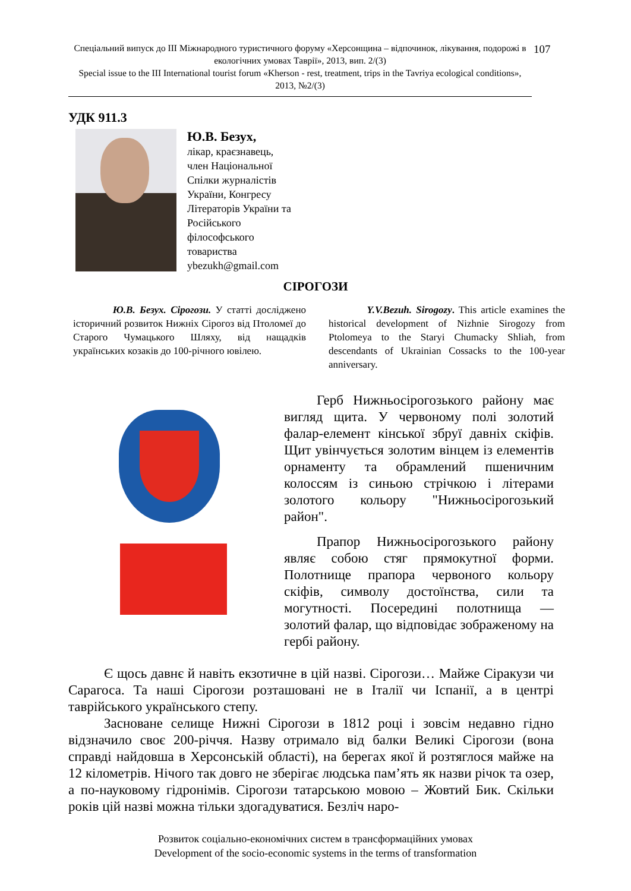Спеціальний випуск до ІІІ Міжнародного туристичного форуму «Херсонщина – відпочинок, лікування, подорожі в екологічних умовах Таврії», 2013, вип. 2/(3)
Special issue to the III International tourist forum «Kherson - rest, treatment, trips in the Tavriya ecological conditions», 2013, №2/(3)
107
УДК 911.3
Ю.В. Безух,
лікар, краєзнавець,
член Національної
Спілки журналістів
України, Конгресу
Літераторів України та
Російського
філософського
товариства
ybezukh@gmail.com
СІРОГОЗИ
Ю.В. Безух. Сірогози. У статті досліджено історичний розвиток Нижніх Сірогоз від Птоломеї до Старого Чумацького Шляху, від нащадків українських козаків до 100-річного ювілею.
Y.V.Bezuh. Sirogozy. This article examines the historical development of Nizhnie Sirogozy from Ptolomeya to the Staryi Chumacky Shliah, from descendants of Ukrainian Cossacks to the 100-year anniversary.
Герб Нижньосірогозького району має вигляд щита. У червоному полі золотий фалар-елемент кінської збруї давніх скіфів. Щит увінчується золотим вінцем із елементів орнаменту та обрамлений пшеничним колоссям із синьою стрічкою і літерами золотого кольору "Нижньосірогозький район".
Прапор Нижньосірогозького району являє собою стяг прямокутної форми. Полотнище прапора червоного кольору скіфів, символу достоїнства, сили та могутності. Посередині полотнища — золотий фалар, що відповідає зображеному на гербі району.
Є щось давнє й навіть екзотичне в цій назві. Сірогози… Майже Сіракузи чи Сарагоса. Та наші Сірогози розташовані не в Італії чи Іспанії, а в центрі таврійського українського степу.
Засноване селище Нижні Сірогози в 1812 році і зовсім недавно гідно відзначило своє 200-річчя. Назву отримало від балки Великі Сірогози (вона справді найдовша в Херсонській області), на берегах якої й розтяглося майже на 12 кілометрів. Нічого так довго не зберігає людська пам’ять як назви річок та озер, а по-науковому гідронімів. Сірогози татарською мовою – Жовтий Бик. Скільки років цій назві можна тільки здогадуватися. Безліч наро-
Розвиток соціально-економічних систем в трансформаційних умовах
Development of the socio-economic systems in the terms of transformation